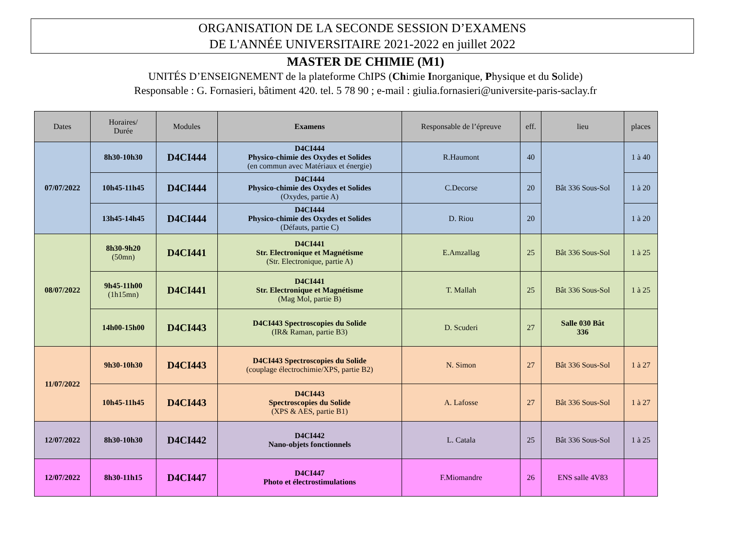ORGANISATION DE LA SECONDE SESSION D’EXAMENS
DE L'ANNÉE UNIVERSITAIRE 2021-2022 en juillet 2022
MASTER DE CHIMIE (M1)
UNITÉS D’ENSEIGNEMENT de la plateforme ChIPS (Chimie Inorganique, Physique et du Solide)
Responsable : G. Fornasieri, bâtiment 420. tel. 5 78 90 ; e-mail : giulia.fornasieri@universite-paris-saclay.fr
| Dates | Horaires/ Durée | Modules | Examens | Responsable de l’épreuve | eff. | lieu | places |
| --- | --- | --- | --- | --- | --- | --- | --- |
| 07/07/2022 | 8h30-10h30 | D4CI444 | D4CI444 Physico-chimie des Oxydes et Solides (en commun avec Matériaux et énergie) | R.Haumont | 40 | Bât 336 Sous-Sol | 1 à 40 |
| | 10h45-11h45 | D4CI444 | D4CI444 Physico-chimie des Oxydes et Solides (Oxydes, partie A) | C.Decorse | 20 | | 1 à 20 |
| | 13h45-14h45 | D4CI444 | D4CI444 Physico-chimie des Oxydes et Solides (Défauts, partie C) | D. Riou | 20 | | 1 à 20 |
| 08/07/2022 | 8h30-9h20 (50mn) | D4CI441 | D4CI441 Str. Electronique et Magnétisme (Str. Electronique, partie A) | E.Amzallag | 25 | Bât 336 Sous-Sol | 1 à 25 |
| | 9h45-11h00 (1h15mn) | D4CI441 | D4CI441 Str. Electronique et Magnétisme (Mag Mol, partie B) | T. Mallah | 25 | Bât 336 Sous-Sol | 1 à 25 |
| | 14h00-15h00 | D4CI443 | D4CI443 Spectroscopies du Solide (IR& Raman, partie B3) | D. Scuderi | 27 | Salle 030 Bât 336 | |
| 11/07/2022 | 9h30-10h30 | D4CI443 | D4CI443 Spectroscopies du Solide (couplage électrochimie/XPS, partie B2) | N. Simon | 27 | Bât 336 Sous-Sol | 1 à 27 |
| | 10h45-11h45 | D4CI443 | D4CI443 Spectroscopies du Solide (XPS & AES, partie B1) | A. Lafosse | 27 | Bât 336 Sous-Sol | 1 à 27 |
| 12/07/2022 | 8h30-10h30 | D4CI442 | D4CI442 Nano-objets fonctionnels | L. Catala | 25 | Bât 336 Sous-Sol | 1 à 25 |
| 12/07/2022 | 8h30-11h15 | D4CI447 | D4CI447 Photo et électrostimulations | F.Miomandre | 26 | ENS salle 4V83 | |